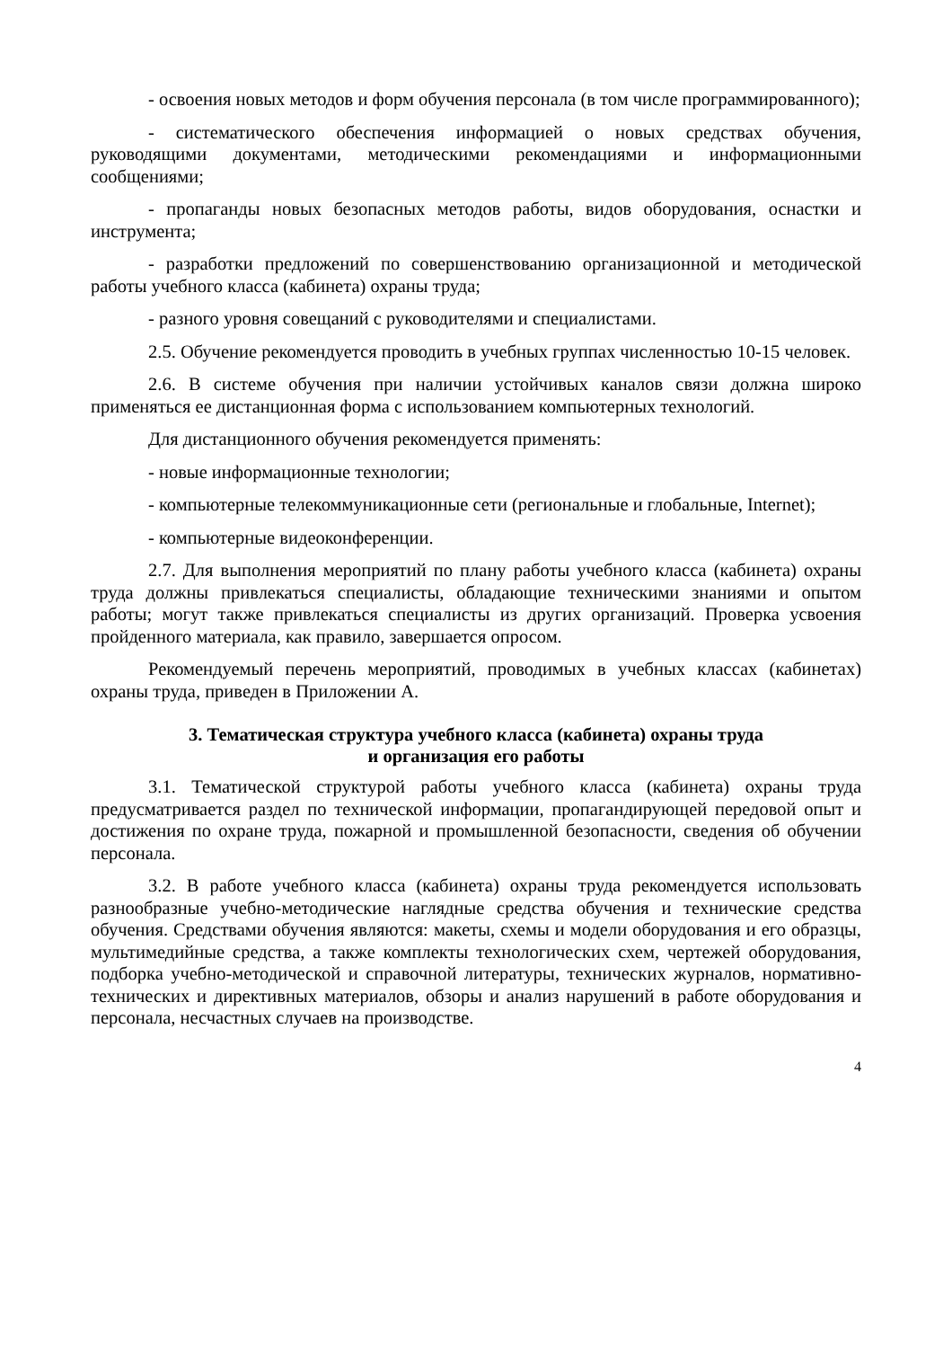- освоения новых методов и форм обучения персонала (в том числе программированного);
- систематического обеспечения информацией о новых средствах обучения, руководящими документами, методическими рекомендациями и информационными сообщениями;
- пропаганды новых безопасных методов работы, видов оборудования, оснастки и инструмента;
- разработки предложений по совершенствованию организационной и методической работы учебного класса (кабинета) охраны труда;
- разного уровня совещаний с руководителями и специалистами.
2.5. Обучение рекомендуется проводить в учебных группах численностью 10-15 человек.
2.6. В системе обучения при наличии устойчивых каналов связи должна широко применяться ее дистанционная форма с использованием компьютерных технологий.
Для дистанционного обучения рекомендуется применять:
- новые информационные технологии;
- компьютерные телекоммуникационные сети (региональные и глобальные, Internet);
- компьютерные видеоконференции.
2.7. Для выполнения мероприятий по плану работы учебного класса (кабинета) охраны труда должны привлекаться специалисты, обладающие техническими знаниями и опытом работы; могут также привлекаться специалисты из других организаций. Проверка усвоения пройденного материала, как правило, завершается опросом.
Рекомендуемый перечень мероприятий, проводимых в учебных классах (кабинетах) охраны труда, приведен в Приложении А.
3. Тематическая структура учебного класса (кабинета) охраны труда
и организация его работы
3.1. Тематической структурой работы учебного класса (кабинета) охраны труда предусматривается раздел по технической информации, пропагандирующей передовой опыт и достижения по охране труда, пожарной и промышленной безопасности, сведения об обучении персонала.
3.2. В работе учебного класса (кабинета) охраны труда рекомендуется использовать разнообразные учебно-методические наглядные средства обучения и технические средства обучения. Средствами обучения являются: макеты, схемы и модели оборудования и его образцы, мультимедийные средства, а также комплекты технологических схем, чертежей оборудования, подборка учебно-методической и справочной литературы, технических журналов, нормативно-технических и директивных материалов, обзоры и анализ нарушений в работе оборудования и персонала, несчастных случаев на производстве.
4